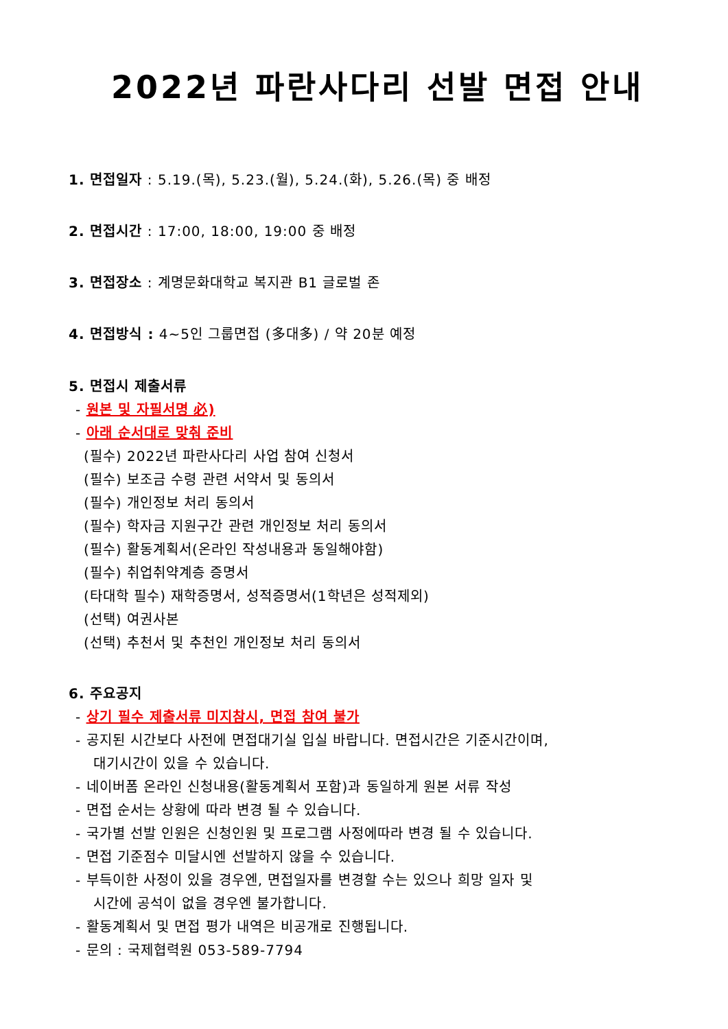2022년 파란사다리 선발 면접 안내
1. 면접일자 : 5.19.(목), 5.23.(월), 5.24.(화), 5.26.(목) 중 배정
2. 면접시간 : 17:00, 18:00, 19:00 중 배정
3. 면접장소 : 계명문화대학교 복지관 B1 글로벌 존
4. 면접방식 : 4~5인 그룹면접 (多대多) / 약 20분 예정
5. 면접시 제출서류
- 원본 및 자필서명 必)
- 아래 순서대로 맞춰 준비
(필수) 2022년 파란사다리 사업 참여 신청서
(필수) 보조금 수령 관련 서약서 및 동의서
(필수) 개인정보 처리 동의서
(필수) 학자금 지원구간 관련 개인정보 처리 동의서
(필수) 활동계획서(온라인 작성내용과 동일해야함)
(필수) 취업취약계층 증명서
(타대학 필수) 재학증명서, 성적증명서(1학년은 성적제외)
(선택) 여권사본
(선택) 추천서 및 추천인 개인정보 처리 동의서
6. 주요공지
- 상기 필수 제출서류 미지참시, 면접 참여 불가
- 공지된 시간보다 사전에 면접대기실 입실 바랍니다. 면접시간은 기준시간이며,
대기시간이 있을 수 있습니다.
- 네이버폼 온라인 신청내용(활동계획서 포함)과 동일하게 원본 서류 작성
- 면접 순서는 상황에 따라 변경 될 수 있습니다.
- 국가별 선발 인원은 신청인원 및 프로그램 사정에따라 변경 될 수 있습니다.
- 면접 기준점수 미달시엔 선발하지 않을 수 있습니다.
- 부득이한 사정이 있을 경우엔, 면접일자를 변경할 수는 있으나 희망 일자 및
시간에 공석이 없을 경우엔 불가합니다.
- 활동계획서 및 면접 평가 내역은 비공개로 진행됩니다.
- 문의 : 국제협력원 053-589-7794